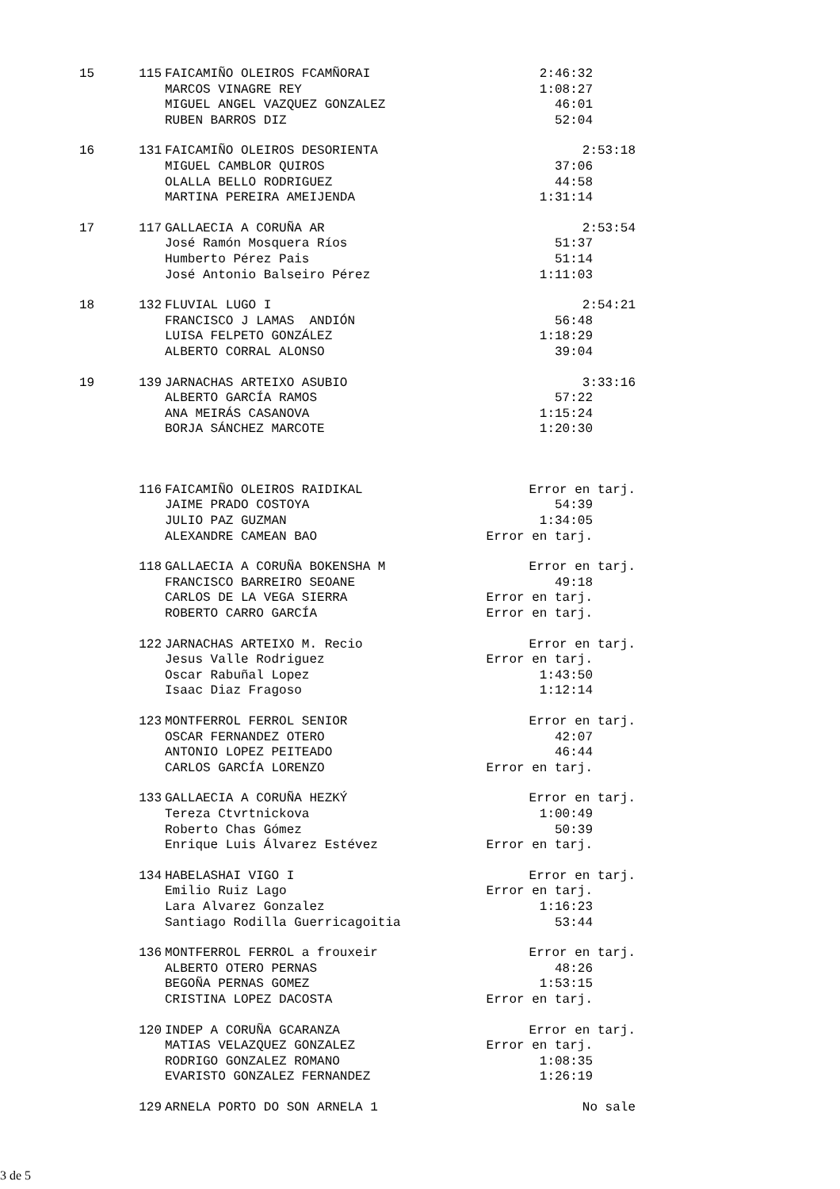| 15 | 115 | FAICAMIÑO OLEIROS FCAMÑORAI | 2:46:32 | |
| | | MARCOS VINAGRE REY | 1:08:27 | |
| | | MIGUEL ANGEL VAZQUEZ GONZALEZ | 46:01 | |
| | | RUBEN BARROS DIZ | 52:04 | |
| 16 | 131 | FAICAMIÑO OLEIROS DESORIENTA | 2:53:18 | |
| | | MIGUEL CAMBLOR QUIROS | 37:06 | |
| | | OLALLA BELLO RODRIGUEZ | 44:58 | |
| | | MARTINA PEREIRA AMEIJENDA | 1:31:14 | |
| 17 | 117 | GALLAECIA A CORUÑA AR | 2:53:54 | |
| | | José Ramón Mosquera Ríos | 51:37 | |
| | | Humberto Pérez Pais | 51:14 | |
| | | José Antonio Balseiro Pérez | 1:11:03 | |
| 18 | 132 | FLUVIAL LUGO I | 2:54:21 | |
| | | FRANCISCO J LAMAS ANDIÓN | 56:48 | |
| | | LUISA FELPETO GONZÁLEZ | 1:18:29 | |
| | | ALBERTO CORRAL ALONSO | 39:04 | |
| 19 | 139 | JARNACHAS ARTEIXO ASUBIO | 3:33:16 | |
| | | ALBERTO GARCÍA RAMOS | 57:22 | |
| | | ANA MEIRÁS CASANOVA | 1:15:24 | |
| | | BORJA SÁNCHEZ MARCOTE | 1:20:30 | |
| | 116 | FAICAMIÑO OLEIROS RAIDIKAL | Error en tarj. | |
| | | JAIME PRADO COSTOYA | 54:39 | |
| | | JULIO PAZ GUZMAN | 1:34:05 | |
| | | ALEXANDRE CAMEAN BAO | Error en tarj. | |
| | 118 | GALLAECIA A CORUÑA BOKENSHA M | Error en tarj. | |
| | | FRANCISCO BARREIRO SEOANE | 49:18 | |
| | | CARLOS DE LA VEGA SIERRA | Error en tarj. | |
| | | ROBERTO CARRO GARCÍA | Error en tarj. | |
| | 122 | JARNACHAS ARTEIXO M. Recio | Error en tarj. | |
| | | Jesus Valle Rodriguez | Error en tarj. | |
| | | Oscar Rabuñal Lopez | 1:43:50 | |
| | | Isaac Diaz Fragoso | 1:12:14 | |
| | 123 | MONTFERROL FERROL SENIOR | Error en tarj. | |
| | | OSCAR FERNANDEZ OTERO | 42:07 | |
| | | ANTONIO LOPEZ PEITEADO | 46:44 | |
| | | CARLOS GARCÍA LORENZO | Error en tarj. | |
| | 133 | GALLAECIA A CORUÑA HEZKÝ | Error en tarj. | |
| | | Tereza Ctvrtnickova | 1:00:49 | |
| | | Roberto Chas Gómez | 50:39 | |
| | | Enrique Luis Álvarez Estévez | Error en tarj. | |
| | 134 | HABELASHAI VIGO I | Error en tarj. | |
| | | Emilio Ruiz Lago | Error en tarj. | |
| | | Lara Alvarez Gonzalez | 1:16:23 | |
| | | Santiago Rodilla Guerricagoitia | 53:44 | |
| | 136 | MONTFERROL FERROL a frouxeir | Error en tarj. | |
| | | ALBERTO OTERO PERNAS | 48:26 | |
| | | BEGOÑA PERNAS GOMEZ | 1:53:15 | |
| | | CRISTINA LOPEZ DACOSTA | Error en tarj. | |
| | 120 | INDEP A CORUÑA GCARANZA | Error en tarj. | |
| | | MATIAS VELAZQUEZ GONZALEZ | Error en tarj. | |
| | | RODRIGO GONZALEZ ROMANO | 1:08:35 | |
| | | EVARISTO GONZALEZ FERNANDEZ | 1:26:19 | |
| | 129 | ARNELA PORTO DO SON ARNELA 1 | No sale | |
3 de 5